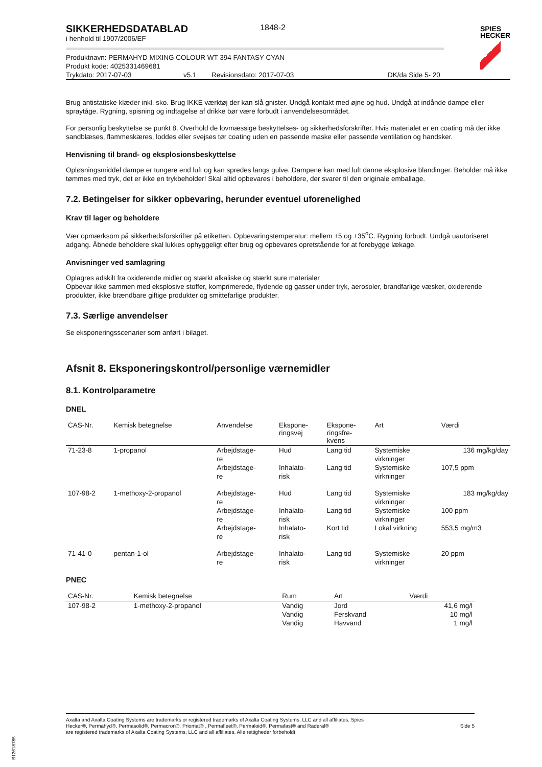SPIES
HECKER
SIKKERHEDSDATABLAD
i henhold til 1907/2006/EF
1848-2
Produktnavn: PERMAHYD MIXING COLOUR WT 394 FANTASY CYAN
Produkt kode: 4025331469681
Trykdato: 2017-07-03 v5.1 Revisionsdato: 2017-07-03 DK/da Side 5- 20
Brug antistatiske klæder inkl. sko. Brug IKKE værktøj der kan slå gnister. Undgå kontakt med øjne og hud. Undgå at indånde dampe eller spraytåge. Rygning, spisning og indtagelse af drikke bør være forbudt i anvendelsesområdet.
For personlig beskyttelse se punkt 8. Overhold de lovmæssige beskyttelses- og sikkerhedsforskrifter. Hvis materialet er en coating må der ikke sandblæses, flammeskæres, loddes eller svejses tør coating uden en passende maske eller passende ventilation og handsker.
Henvisning til brand- og eksplosionsbeskyttelse
Opløsningsmiddel dampe er tungere end luft og kan spredes langs gulve. Dampene kan med luft danne eksplosive blandinger. Beholder må ikke tømmes med tryk, det er ikke en trykbeholder! Skal altid opbevares i beholdere, der svarer til den originale emballage.
7.2. Betingelser for sikker opbevaring, herunder eventuel uforenelighed
Krav til lager og beholdere
Vær opmærksom på sikkerhedsforskrifter på etiketten. Opbevaringstemperatur: mellem +5 og +35<sup>o</sup>C. Rygning forbudt. Undgå uautoriseret adgang. Åbnede beholdere skal lukkes ophyggeligt efter brug og opbevares opretstående for at forebygge lækage.
Anvisninger ved samlagring
Oplagres adskilt fra oxiderende midler og stærkt alkaliske og stærkt sure materialer
Opbevar ikke sammen med eksplosive stoffer, komprimerede, flydende og gasser under tryk, aerosoler, brandfarlige væsker, oxiderende produkter, ikke brændbare giftige produkter og smittefarlige produkter.
7.3. Særlige anvendelser
Se eksponeringsscenarier som anført i bilaget.
Afsnit 8. Eksponeringskontrol/personlige værnemidler
8.1. Kontrolparametre
DNEL
| CAS-Nr. | Kemisk betegnelse | Anvendelse | Ekspone- ringsvej | Ekspone- ringsfre- kvens | Art | Værdi |
| --- | --- | --- | --- | --- | --- | --- |
| 71-23-8 | 1-propanol | Arbejdstage- re | Hud | Lang tid | Systemiske virkninger | 136 mg/kg/day |
| | | Arbejdstage- re | Inhalato- risk | Lang tid | Systemiske virkninger | 107,5 ppm |
| 107-98-2 | 1-methoxy-2-propanol | Arbejdstage- re | Hud | Lang tid | Systemiske virkninger | 183 mg/kg/day |
| | | Arbejdstage- re | Inhalato- risk | Lang tid | Systemiske virkninger | 100 ppm |
| | | Arbejdstage- re | Inhalato- risk | Kort tid | Lokal virkning | 553,5 mg/m3 |
| 71-41-0 | pentan-1-ol | Arbejdstage- re | Inhalato- risk | Lang tid | Systemiske virkninger | 20 ppm |
PNEC
| CAS-Nr. | Kemisk betegnelse | Rum | Art | Værdi |
| --- | --- | --- | --- | --- |
| 107-98-2 | 1-methoxy-2-propanol | Vandig Vandig Vandig | Jord Ferskvand Havvand | 41,6 mg/l 10 mg/l 1 mg/l |
Axalta and Axalta Coating Systems are trademarks or registered trademarks of Axalta Coating Systems, LLC and all affiliates. Spies Hecker®, Permahyd®, Permasolid®, Permacron®, Priomat® , Permafleet®, Permaloid®, Permafast® and Raderal®
are registered trademarks of Axalta Coating Systems, LLC and all affiliates. Alle rettigheder forbeholdt.
Side 5
B12618785